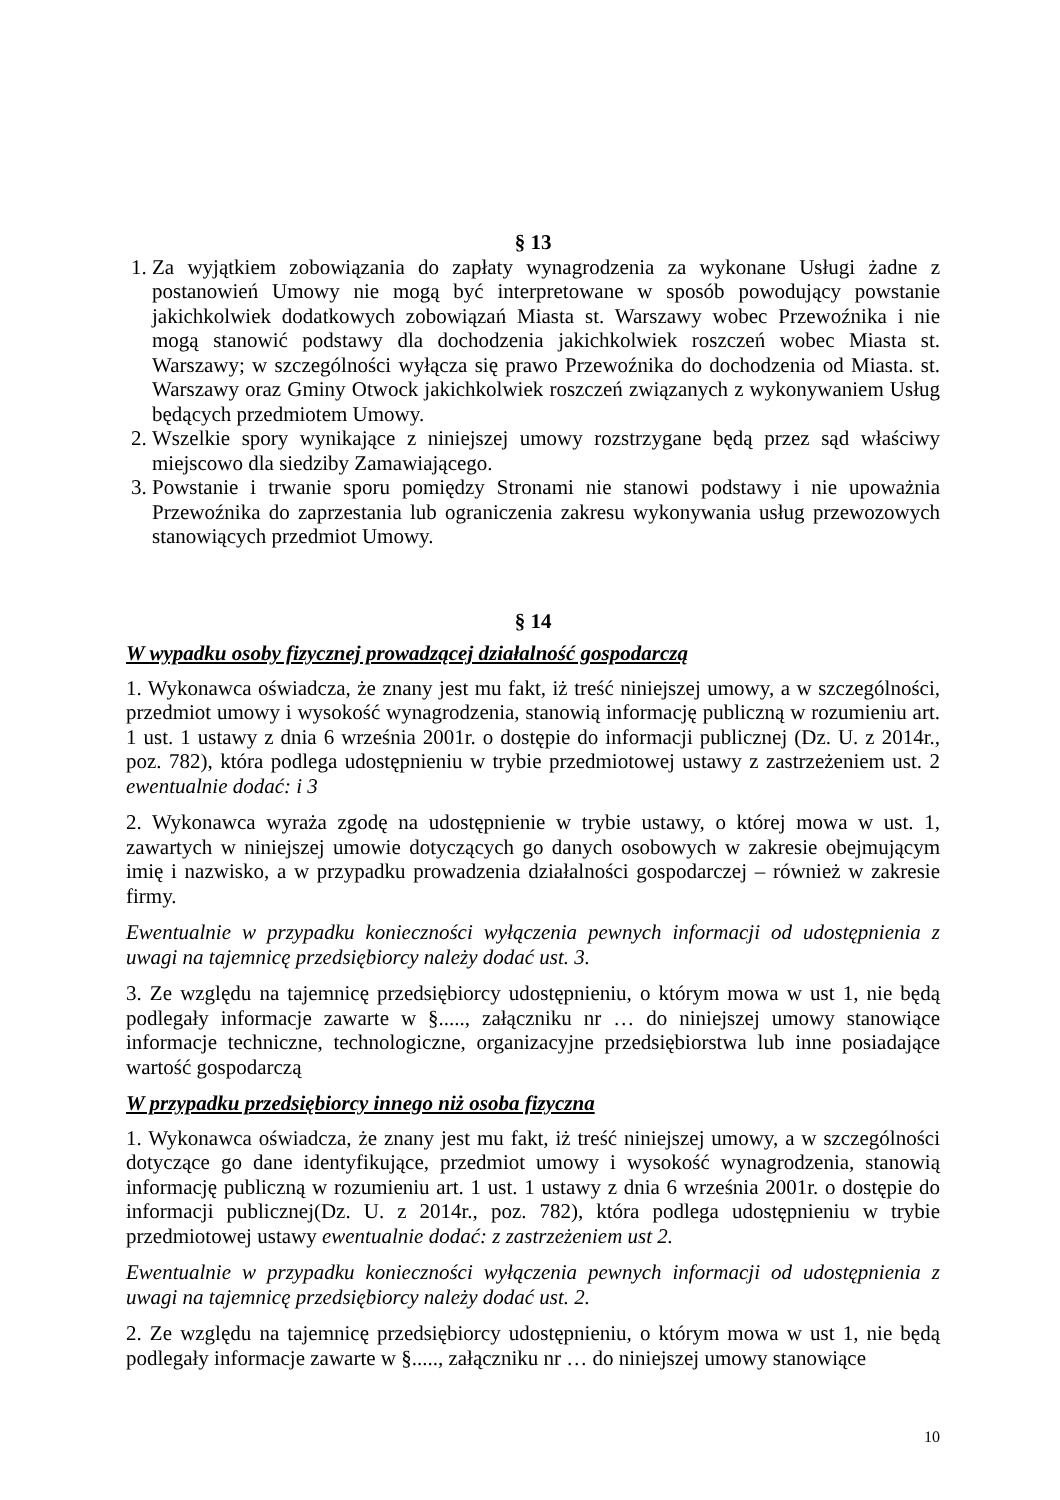§ 13
1. Za wyjątkiem zobowiązania do zapłaty wynagrodzenia za wykonane Usługi żadne z postanowień Umowy nie mogą być interpretowane w sposób powodujący powstanie jakichkolwiek dodatkowych zobowiązań Miasta st. Warszawy wobec Przewoźnika i nie mogą stanowić podstawy dla dochodzenia jakichkolwiek roszczeń wobec Miasta st. Warszawy; w szczególności wyłącza się prawo Przewoźnika do dochodzenia od Miasta. st. Warszawy oraz Gminy Otwock jakichkolwiek roszczeń związanych z wykonywaniem Usług będących przedmiotem Umowy.
2. Wszelkie spory wynikające z niniejszej umowy rozstrzygane będą przez sąd właściwy miejscowo dla siedziby Zamawiającego.
3. Powstanie i trwanie sporu pomiędzy Stronami nie stanowi podstawy i nie upoważnia Przewoźnika do zaprzestania lub ograniczenia zakresu wykonywania usług przewozowych stanowiących przedmiot Umowy.
§ 14
W wypadku osoby fizycznej prowadzącej działalność gospodarczą
1. Wykonawca oświadcza, że znany jest mu fakt, iż treść niniejszej umowy, a w szczególności, przedmiot umowy i wysokość wynagrodzenia, stanowią informację publiczną w rozumieniu art. 1 ust. 1 ustawy z dnia 6 września 2001r. o dostępie do informacji publicznej (Dz. U. z 2014r., poz. 782), która podlega udostępnieniu w trybie przedmiotowej ustawy z zastrzeżeniem ust. 2 ewentualnie dodać: i 3
2. Wykonawca wyraża zgodę na udostępnienie w trybie ustawy, o której mowa w ust. 1, zawartych w niniejszej umowie dotyczących go danych osobowych w zakresie obejmującym imię i nazwisko, a w przypadku prowadzenia działalności gospodarczej – również w zakresie firmy.
Ewentualnie w przypadku konieczności wyłączenia pewnych informacji od udostępnienia z uwagi na tajemnicę przedsiębiorcy należy dodać ust. 3.
3. Ze względu na tajemnicę przedsiębiorcy udostępnieniu, o którym mowa w ust 1, nie będą podlegały informacje zawarte w §....., załączniku nr … do niniejszej umowy stanowiące informacje techniczne, technologiczne, organizacyjne przedsiębiorstwa lub inne posiadające wartość gospodarczą
W przypadku przedsiębiorcy innego niż osoba fizyczna
1. Wykonawca oświadcza, że znany jest mu fakt, iż treść niniejszej umowy, a w szczególności dotyczące go dane identyfikujące, przedmiot umowy i wysokość wynagrodzenia, stanowią informację publiczną w rozumieniu art. 1 ust. 1 ustawy z dnia 6 września 2001r. o dostępie do informacji publicznej(Dz. U. z 2014r., poz. 782), która podlega udostępnieniu w trybie przedmiotowej ustawy ewentualnie dodać: z zastrzeżeniem ust 2.
Ewentualnie w przypadku konieczności wyłączenia pewnych informacji od udostępnienia z uwagi na tajemnicę przedsiębiorcy należy dodać ust. 2.
2. Ze względu na tajemnicę przedsiębiorcy udostępnieniu, o którym mowa w ust 1, nie będą podlegały informacje zawarte w §....., załączniku nr … do niniejszej umowy stanowiące
10